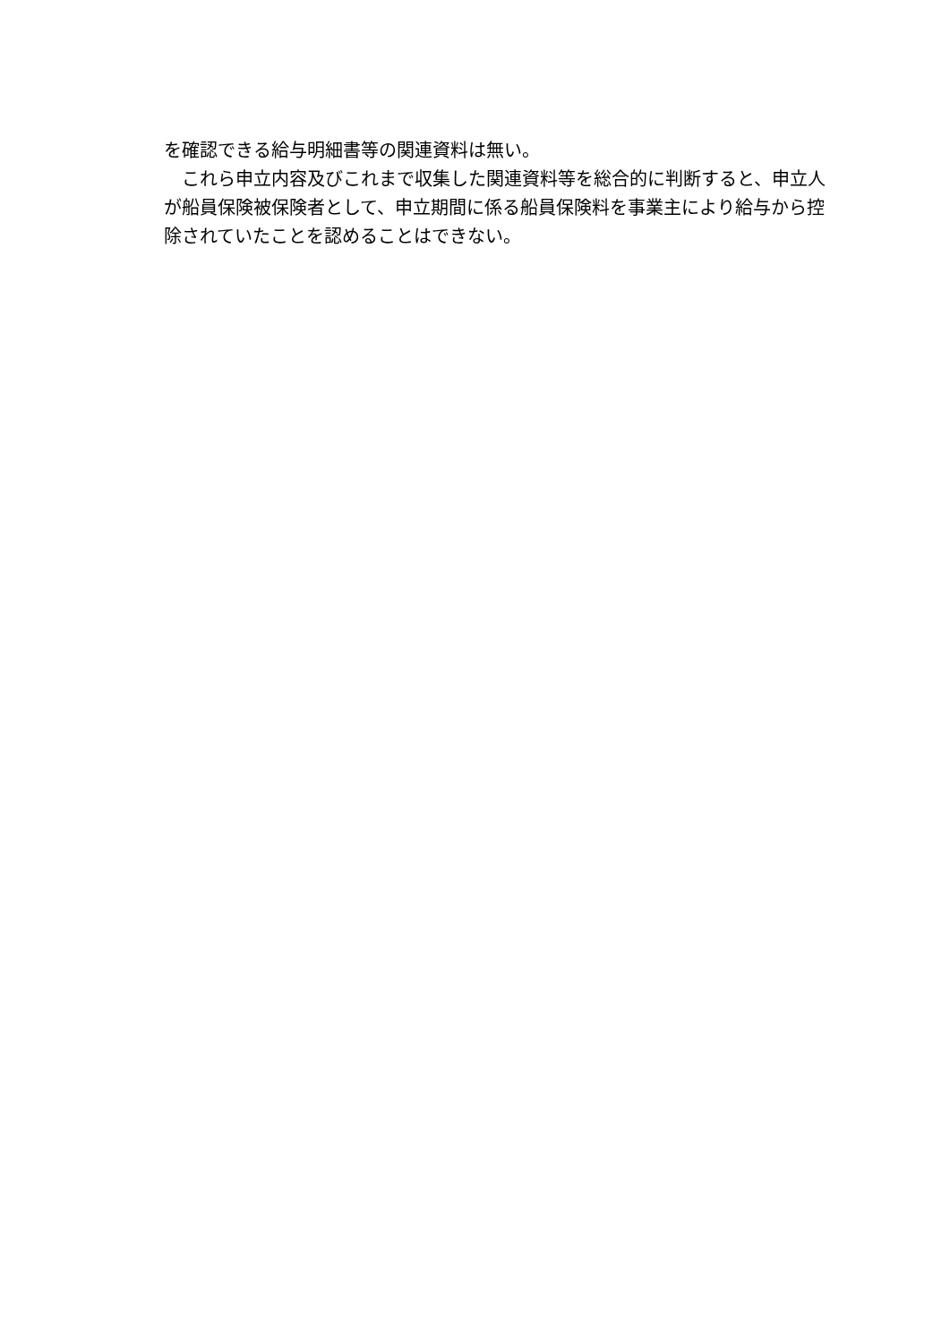を確認できる給与明細書等の関連資料は無い。
　これら申立内容及びこれまで収集した関連資料等を総合的に判断すると、申立人が船員保険被保険者として、申立期間に係る船員保険料を事業主により給与から控除されていたことを認めることはできない。